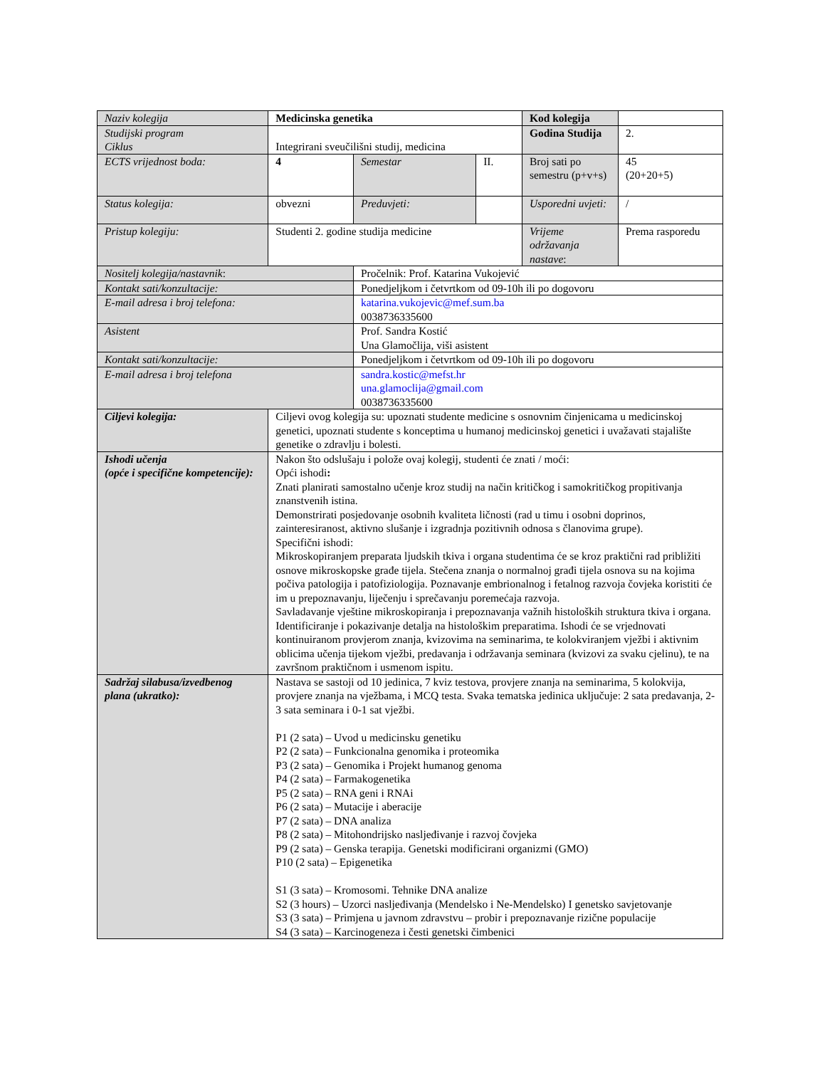| Naziv kolegija | Medicinska genetika | | | Kod kolegija | |
| Studijski program Ciklus | Integrirani sveučilišni studij, medicina | | | Godina Studija | 2. |
| ECTS vrijednost boda: | 4 | Semestar | II. | Broj sati po semestru (p+v+s) | 45 (20+20+5) |
| Status kolegija: | obvezni | Preduvjeti: | | Usporedni uvjeti: | / |
| Pristup kolegiju: | Studenti 2. godine studija medicine | | | Vrijeme održavanja nastave : | Prema rasporedu |
| Nositelj kolegija/nastavnik : | | Pročelnik: Prof. Katarina Vukojević | | | |
| Kontakt sati/konzultacije: | | Ponedjeljkom i četvrtkom od 09-10h ili po dogovoru | | | |
| E-mail adresa i broj telefona: | | katarina.vukojevic@mef.sum.ba 0038736335600 | | | |
| Asistent | | Prof. Sandra Kostić Una Glamočlija, viši asistent | | | |
| Kontakt sati/konzultacije: | | Ponedjeljkom i četvrtkom od 09-10h ili po dogovoru | | | |
| E-mail adresa i broj telefona | | sandra.kostic@mefst.hr una.glamoclija@gmail.com 0038736335600 | | | |
| Ciljevi kolegija: | Ciljevi ovog kolegija su: upoznati studente medicine s osnovnim činjenicama u medicinskoj genetici, upoznati studente s konceptima u humanoj medicinskoj genetici i uvažavati stajalište genetike o zdravlju i bolesti. | | | | |
| Ishodi učenja (opće i specifične kompetencije): | Nakon što odslušaju i polože ovaj kolegij, studenti će znati / moći: Opći ishodi : Znati planirati samostalno učenje kroz studij na način kritičkog i samokritičkog propitivanja znanstvenih istina. Demonstrirati posjedovanje osobnih kvaliteta ličnosti (rad u timu i osobni doprinos, zainteresiranost, aktivno slušanje i izgradnja pozitivnih odnosa s članovima grupe). Specifični ishodi: Mikroskopiranjem preparata ljudskih tkiva i organa studentima će se kroz praktični rad približiti osnove mikroskopske građe tijela. Stečena znanja o normalnoj građi tijela osnova su na kojima počiva patologija i patofiziologija. Poznavanje embrionalnog i fetalnog razvoja čovjeka koristiti će im u prepoznavanju, liječenju i sprečavanju poremećaja razvoja. Savladavanje vještine mikroskopiranja i prepoznavanja važnih histoloških struktura tkiva i organa. Identificiranje i pokazivanje detalja na histološkim preparatima. Ishodi će se vrjednovati kontinuiranom provjerom znanja, kvizovima na seminarima, te kolokviranjem vježbi i aktivnim oblicima učenja tijekom vježbi, predavanja i održavanja seminara (kvizovi za svaku cjelinu), te na završnom praktičnom i usmenom ispitu. | | | | |
| Sadržaj silabusa/izvedbenog plana (ukratko): | Nastava se sastoji od 10 jedinica, 7 kviz testova, provjere znanja na seminarima, 5 kolokvija, provjere znanja na vježbama, i MCQ testa. Svaka tematska jedinica uključuje: 2 sata predavanja, 2-3 sata seminara i 0-1 sat vježbi. P1 (2 sata) – Uvod u medicinsku genetiku P2 (2 sata) – Funkcionalna genomika i proteomika P3 (2 sata) – Genomika i Projekt humanog genoma P4 (2 sata) – Farmakogenetika P5 (2 sata) – RNA geni i RNAi P6 (2 sata) – Mutacije i aberacije P7 (2 sata) – DNA analiza P8 (2 sata) – Mitohondrijsko nasljeđivanje i razvoj čovjeka P9 (2 sata) – Genska terapija. Genetski modificirani organizmi (GMO) P10 (2 sata) – Epigenetika S1 (3 sata) – Kromosomi. Tehnike DNA analize S2 (3 hours) – Uzorci nasljeđivanja (Mendelsko i Ne-Mendelsko) I genetsko savjetovanje S3 (3 sata) – Primjena u javnom zdravstvu – probir i prepoznavanje rizične populacije S4 (3 sata) – Karcinogeneza i česti genetski čimbenici | | | | |